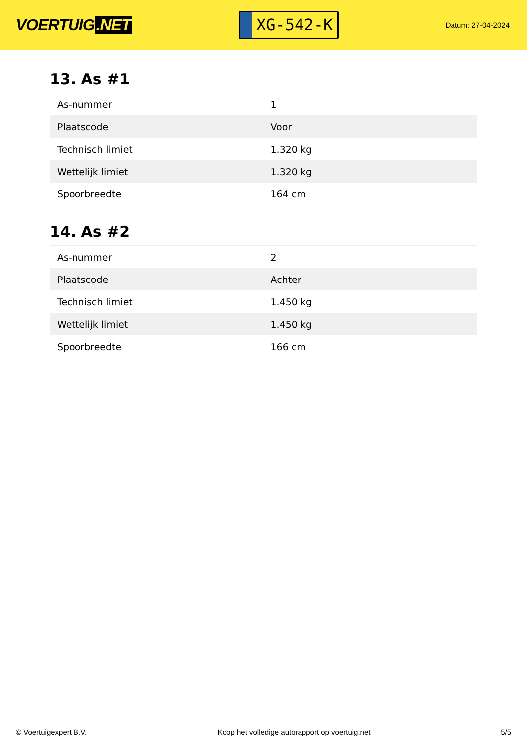VOERTUIG.NET
XG-542-K
Datum: 27-04-2024
13. As #1
| As-nummer | 1 |
| Plaatscode | Voor |
| Technisch limiet | 1.320 kg |
| Wettelijk limiet | 1.320 kg |
| Spoorbreedte | 164 cm |
14. As #2
| As-nummer | 2 |
| Plaatscode | Achter |
| Technisch limiet | 1.450 kg |
| Wettelijk limiet | 1.450 kg |
| Spoorbreedte | 166 cm |
© Voertuigexpert B.V. Koop het volledige autorapport op voertuig.net 5/5